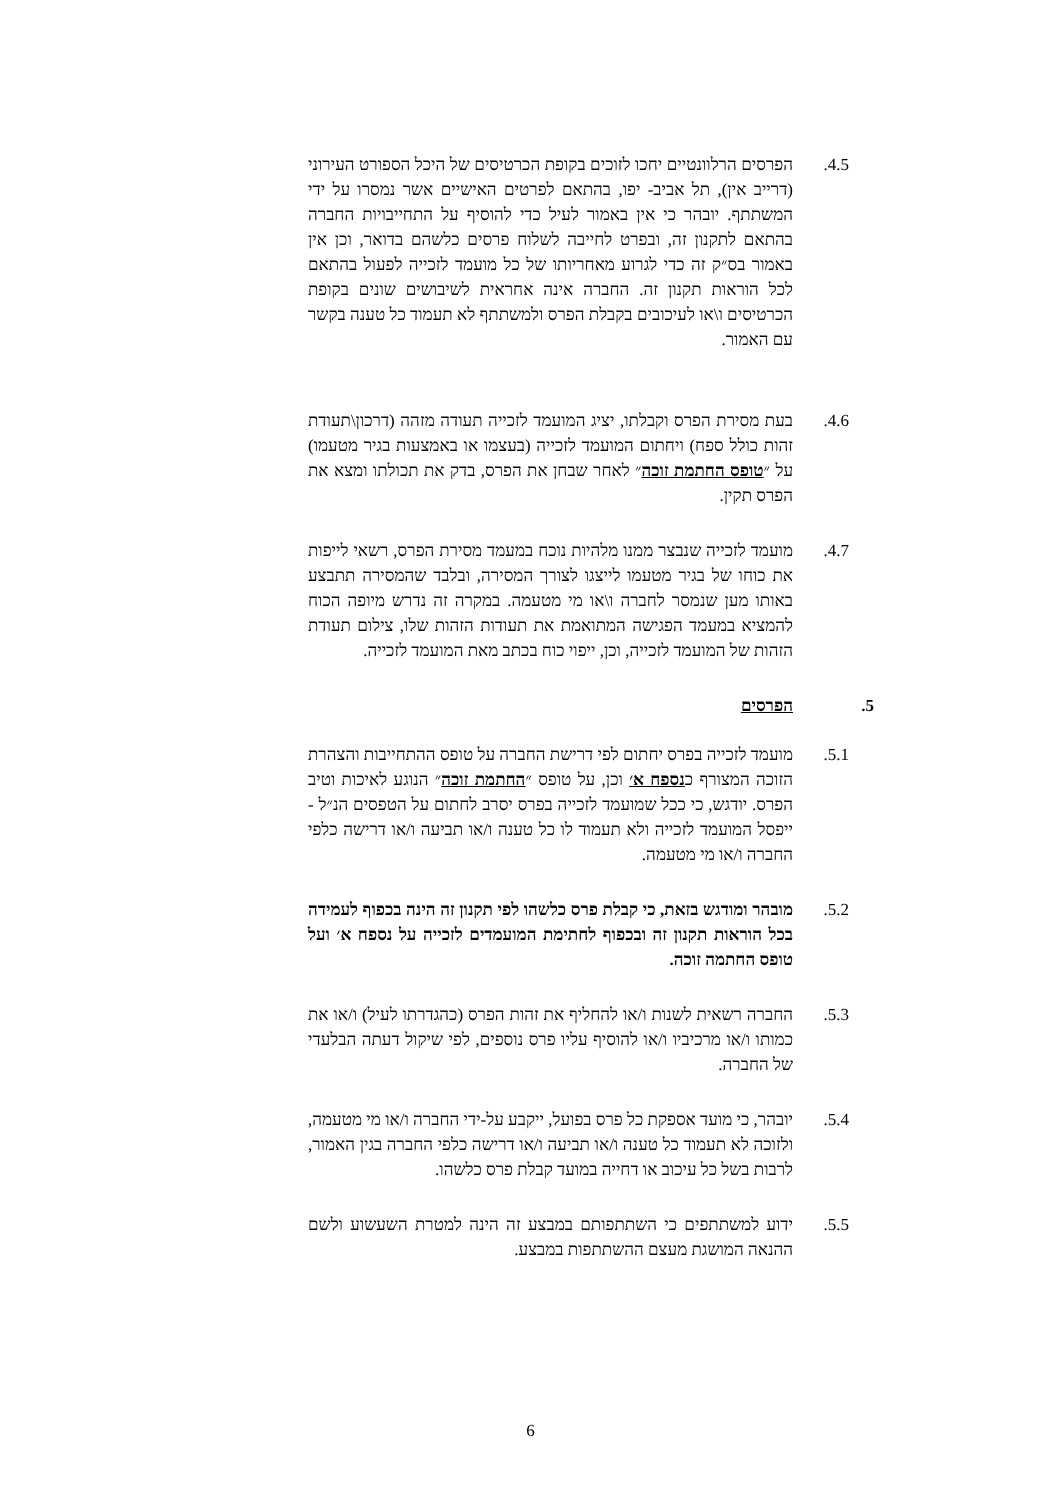4.5. הפרסים הרלוונטיים יחכו לזוכים בקופת הכרטיסים של היכל הספורט העירוני (דרייב אין), תל אביב- יפו, בהתאם לפרטים האישיים אשר נמסרו על ידי המשתתף. יובהר כי אין באמור לעיל כדי להוסיף על התחייבויות החברה בהתאם לתקנון זה, ובפרט לחייבה לשלוח פרסים כלשהם בדואר, וכן אין באמור בס״ק זה כדי לגרוע מאחריותו של כל מועמד לזכייה לפעול בהתאם לכל הוראות תקנון זה. החברה אינה אחראית לשיבושים שונים בקופת הכרטיסים ו\או לעיכובים בקבלת הפרס ולמשתתף לא תעמוד כל טענה בקשר עם האמור.
4.6. בעת מסירת הפרס וקבלתו, יציג המועמד לזכייה תעודה מזהה (דרכון\תעודת זהות כולל ספח) ויחתום המועמד לזכייה (בעצמו או באמצעות בגיר מטעמו) על ״טופס החתמת זוכה״ לאחר שבחן את הפרס, בדק את תכולתו ומצא את הפרס תקין.
4.7. מועמד לזכייה שנבצר ממנו מלהיות נוכח במעמד מסירת הפרס, רשאי לייפות את כוחו של בגיר מטעמו לייצגו לצורך המסירה, ובלבד שהמסירה תתבצע באותו מען שנמסר לחברה ו\או מי מטעמה. במקרה זה נדרש מיופה הכוח להמציא במעמד הפגישה המתואמת את תעודות הזהות שלו, צילום תעודת הזהות של המועמד לזכייה, וכן, ייפוי כוח בכתב מאת המועמד לזכייה.
5. הפרסים
5.1. מועמד לזכייה בפרס יחתום לפי דרישת החברה על טופס ההתחייבות והצהרת הזוכה המצורף כנספח א׳ וכן, על טופס ״החתמת זוכה״ הנוגע לאיכות וטיב הפרס. יודגש, כי ככל שמועמד לזכייה בפרס יסרב לחתום על הטפסים הנ״ל - ייפסל המועמד לזכייה ולא תעמוד לו כל טענה ו/או תביעה ו/או דרישה כלפי החברה ו/או מי מטעמה.
5.2. מובהר ומודגש בזאת, כי קבלת פרס כלשהו לפי תקנון זה הינה בכפוף לעמידה בכל הוראות תקנון זה ובכפוף לחתימת המועמדים לזכייה על נספח א׳ ועל טופס החתמה זוכה.
5.3. החברה רשאית לשנות ו/או להחליף את זהות הפרס (כהגדרתו לעיל) ו/או את כמותו ו/או מרכיביו ו/או להוסיף עליו פרס נוספים, לפי שיקול דעתה הבלעדי של החברה.
5.4. יובהר, כי מועד אספקת כל פרס בפועל, ייקבע על-ידי החברה ו/או מי מטעמה, ולזוכה לא תעמוד כל טענה ו/או תביעה ו/או דרישה כלפי החברה בגין האמור, לרבות בשל כל עיכוב או דחייה במועד קבלת פרס כלשהו.
5.5. ידוע למשתתפים כי השתתפותם במבצע זה הינה למטרת השעשוע ולשם ההנאה המושגת מעצם ההשתתפות במבצע.
6